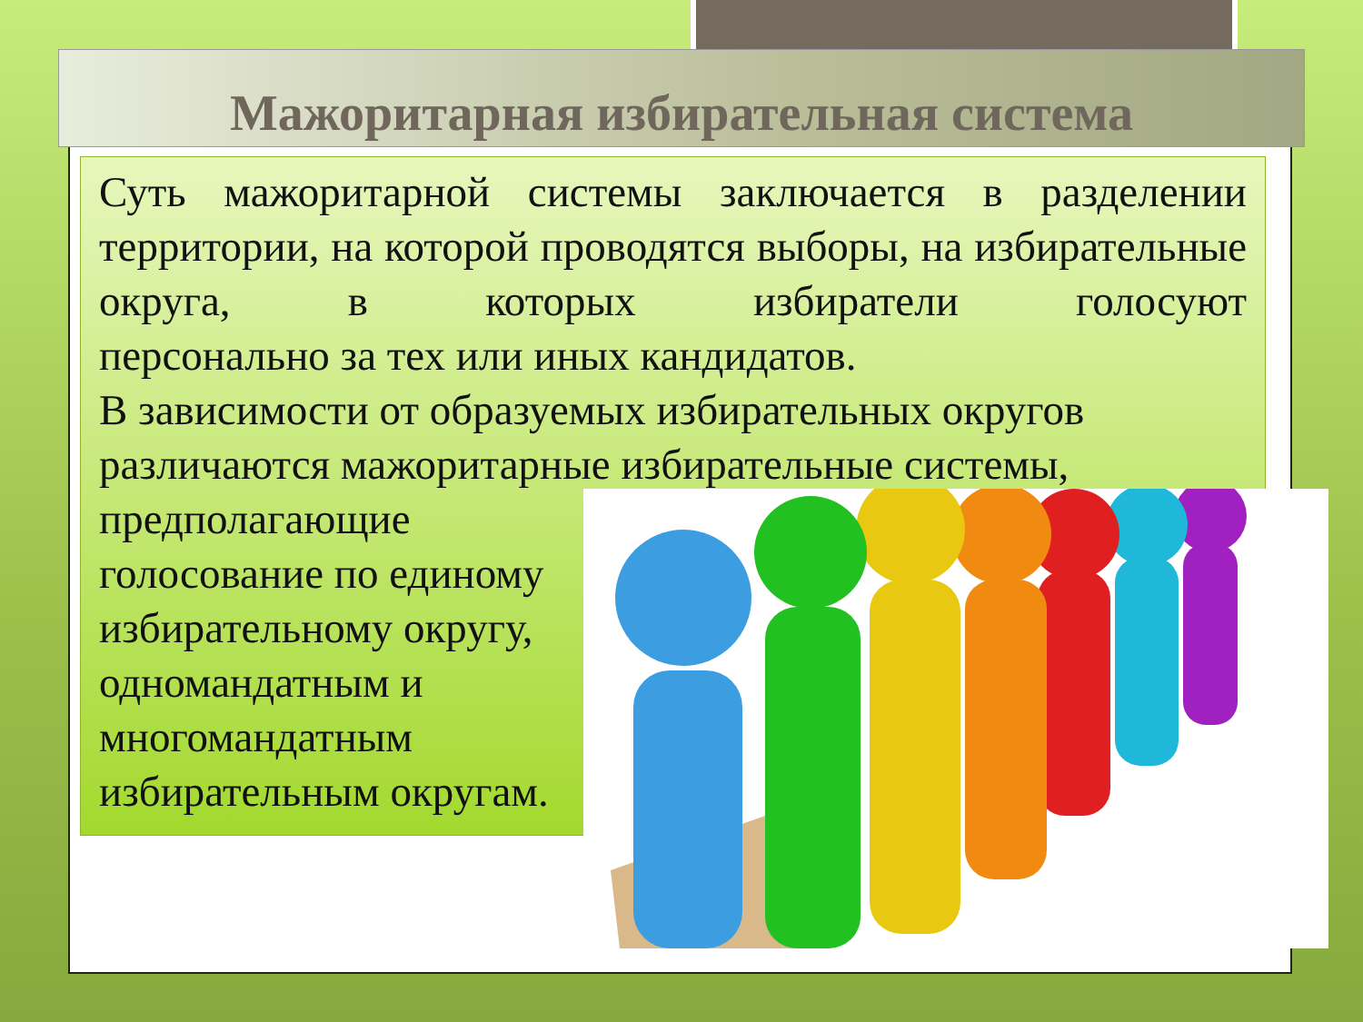Мажоритарная избирательная система
Суть мажоритарной системы заключается в разделении территории, на которой проводятся выборы, на избирательные округа, в которых избиратели голосуют
персонально за тех или иных кандидатов.
В зависимости от образуемых избирательных округов различаются мажоритарные избирательные системы,
предполагающие
голосование по единому
избирательному округу,
одномандатным и
многомандатным
избирательным округам.